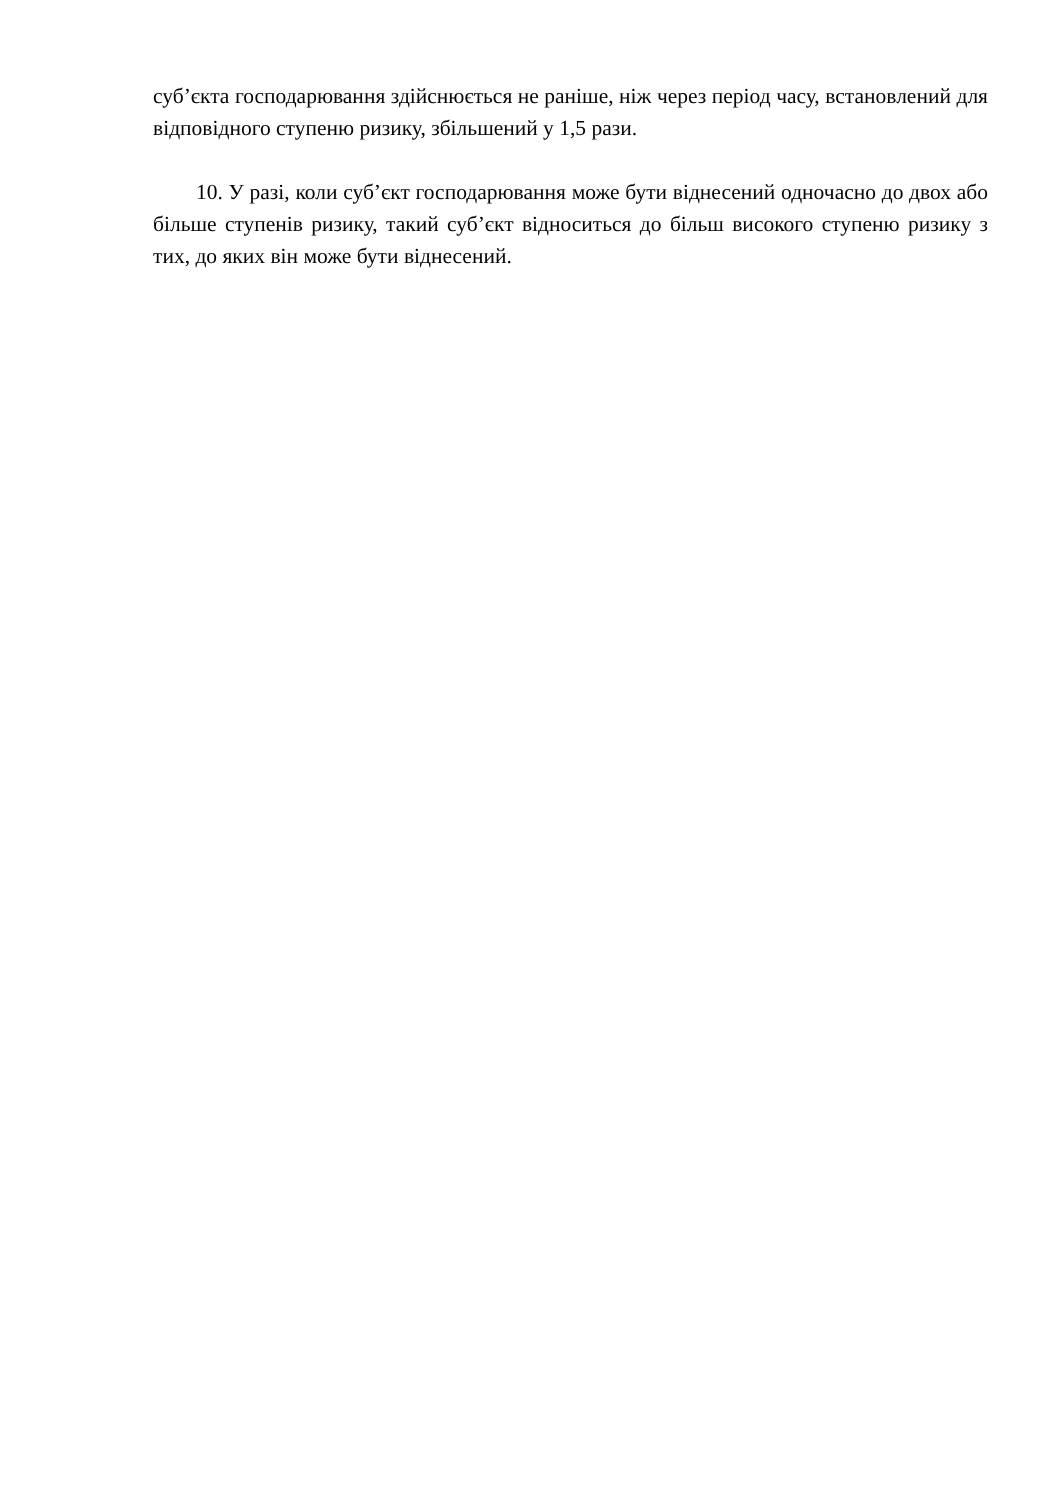суб’єкта господарювання здійснюється не раніше, ніж через період часу, встановлений для відповідного ступеню ризику, збільшений у 1,5 рази.
10. У разі, коли суб’єкт господарювання може бути віднесений одночасно до двох або більше ступенів ризику, такий суб’єкт відноситься до більш високого ступеню ризику з тих, до яких він може бути віднесений.